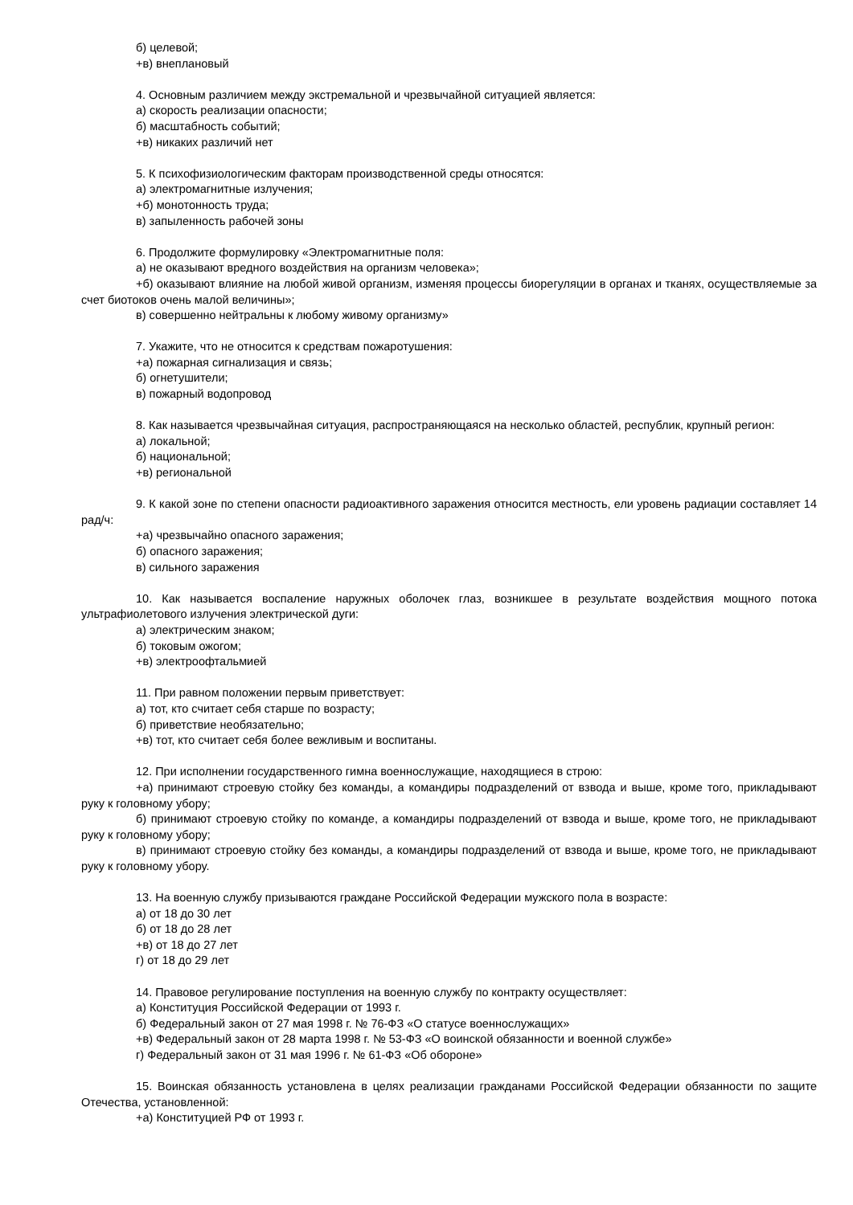б) целевой;
+в) внеплановый
4. Основным различием между экстремальной и чрезвычайной ситуацией является:
а) скорость реализации опасности;
б) масштабность событий;
+в) никаких различий нет
5. К психофизиологическим факторам производственной среды относятся:
а) электромагнитные излучения;
+б) монотонность труда;
в) запыленность рабочей зоны
6. Продолжите формулировку «Электромагнитные поля:
а) не оказывают вредного воздействия на организм человека»;
+б) оказывают влияние на любой живой организм, изменяя процессы биорегуляции в органах и тканях, осуществляемые за счет биотоков очень малой величины»;
в) совершенно нейтральны к любому живому организму»
7. Укажите, что не относится к средствам пожаротушения:
+а) пожарная сигнализация и связь;
б) огнетушители;
в) пожарный водопровод
8. Как называется чрезвычайная ситуация, распространяющаяся на несколько областей, республик, крупный регион:
а) локальной;
б) национальной;
+в) региональной
9. К какой зоне по степени опасности радиоактивного заражения относится местность, ели уровень радиации составляет 14 рад/ч:
+а) чрезвычайно опасного заражения;
б) опасного заражения;
в) сильного заражения
10. Как называется воспаление наружных оболочек глаз, возникшее в результате воздействия мощного потока ультрафиолетового излучения электрической дуги:
а) электрическим знаком;
б) токовым ожогом;
+в) электроофтальмией
11. При равном положении первым приветствует:
а) тот, кто считает себя старше по возрасту;
б) приветствие необязательно;
+в) тот, кто считает себя более вежливым и воспитаны.
12. При исполнении государственного гимна военнослужащие, находящиеся в строю:
+а) принимают строевую стойку без команды, а командиры подразделений от взвода и выше, кроме того, прикладывают руку к головному убору;
б) принимают строевую стойку по команде, а командиры подразделений от взвода и выше, кроме того, не прикладывают руку к головному убору;
в) принимают строевую стойку без команды, а командиры подразделений от взвода и выше, кроме того, не прикладывают руку к головному убору.
13. На военную службу призываются граждане Российской Федерации мужского пола в возрасте:
а) от 18 до 30 лет
б) от 18 до 28 лет
+в) от 18 до 27 лет
г) от 18 до 29 лет
14. Правовое регулирование поступления на военную службу по контракту осуществляет:
а) Конституция Российской Федерации от 1993 г.
б) Федеральный закон от 27 мая 1998 г. № 76-ФЗ «О статусе военнослужащих»
+в) Федеральный закон от 28 марта 1998 г. № 53-ФЗ «О воинской обязанности и военной службе»
г) Федеральный закон от 31 мая 1996 г. № 61-ФЗ «Об обороне»
15. Воинская обязанность установлена в целях реализации гражданами Российской Федерации обязанности по защите Отечества, установленной:
+а) Конституцией РФ от 1993 г.